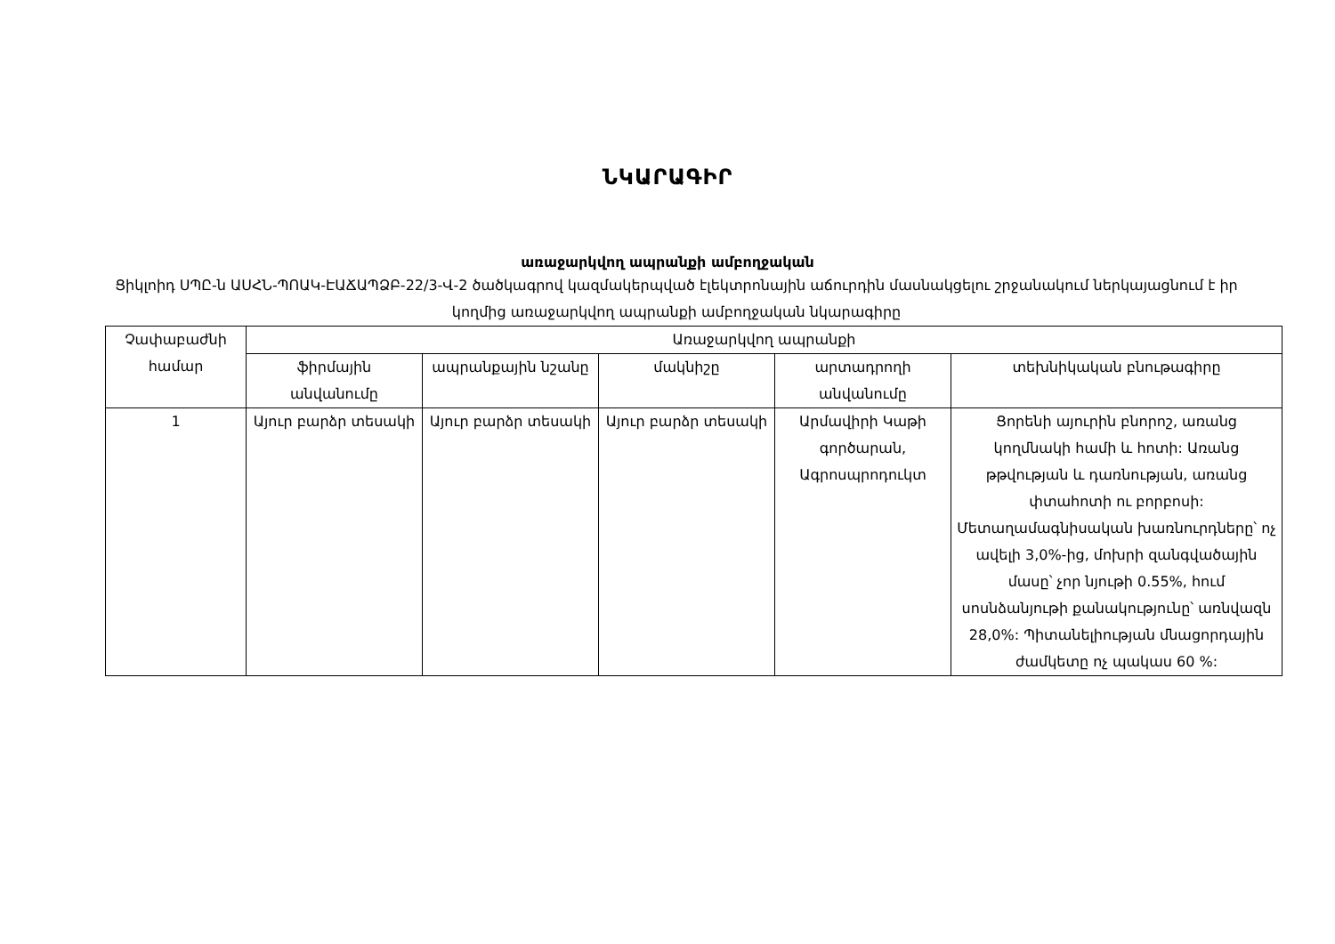ՆԿԱՐԱԳԻՐ
առաջարկվող ապրանքի ամբողջական
Ցիկլոիդ ՍՊԸ-ն ԱՍՀՆ-ՊՈԱԿ-ԷԱՃԱՊՁԲ-22/3-Վ-2 ծածկագրով կազմակերպված էլեկտրոնային աճուրդին մասնակցելու շրջանակում ներկայացնում է իր կողմից առաջարկվող ապրանքի ամբողջական նկարագիրը
| Չափաբաժնի համար | Առաջարկվող ապրանքի | | | | |
| --- | --- | --- | --- | --- | --- |
| | ֆիրմային անվանումը | ապրանքային նշանը | մակնիշը | արտադրողի անվանումը | տեխնիկական բնութագիրը |
| 1 | Այուր բարձր տեսակի | Այուր բարձր տեսակի | Այուր բարձր տեսակի | Արմավիրի Կաթի գործարան, Ագրոսպրոդուկտ | Ցորենի այուրին բնորոշ, առանց կողմնակի համի և հոտի: Առանց թթվության և դառնության, առանց փտահոտի ու բորբոսի: Մետաղամագնիսական խառնուրդները՝ ոչ ավելի 3,0%-ից, մոխրի զանգվածային մասը՝ չոր նյութի 0.55%, հում սոսնձանյութի քանակությունը՝ առնվազն 28,0%: Պիտանելիության մնացորդային ժամկետը ոչ պակաս 60 %: |